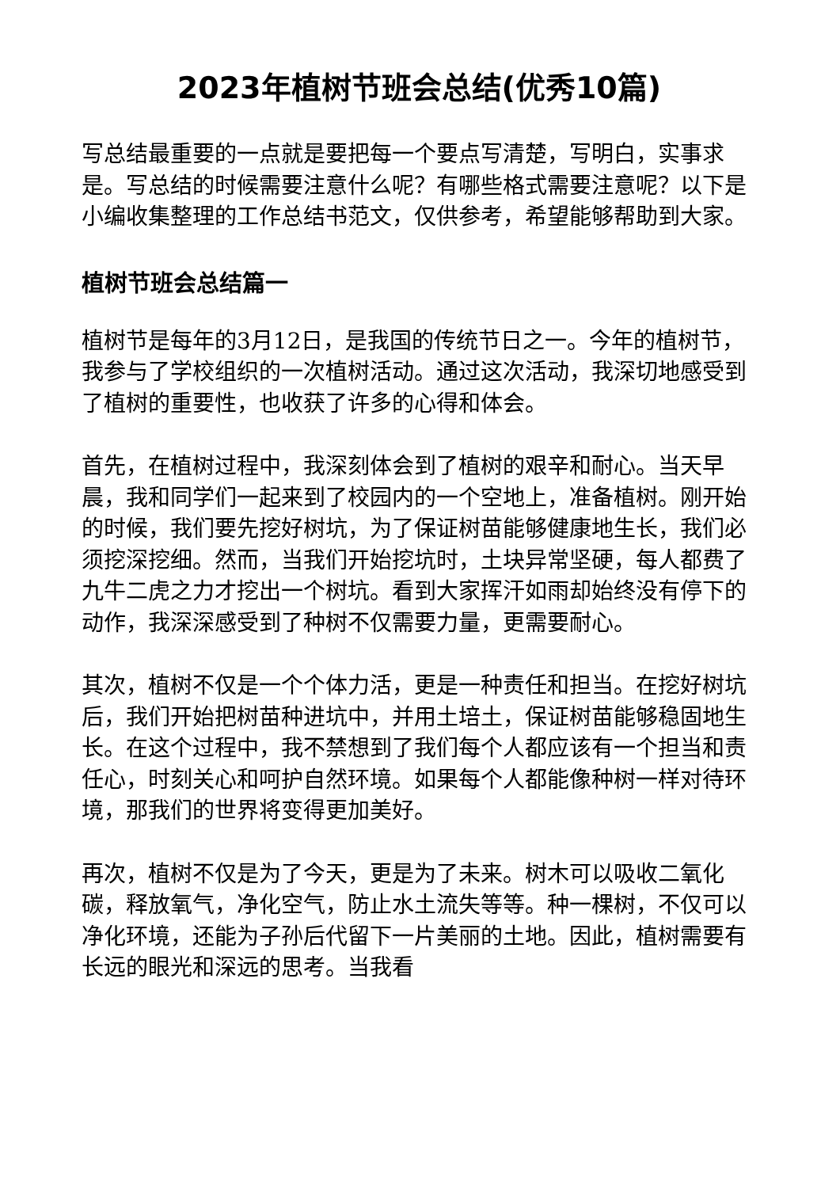2023年植树节班会总结(优秀10篇)
写总结最重要的一点就是要把每一个要点写清楚，写明白，实事求是。写总结的时候需要注意什么呢？有哪些格式需要注意呢？以下是小编收集整理的工作总结书范文，仅供参考，希望能够帮助到大家。
植树节班会总结篇一
植树节是每年的3月12日，是我国的传统节日之一。今年的植树节，我参与了学校组织的一次植树活动。通过这次活动，我深切地感受到了植树的重要性，也收获了许多的心得和体会。
首先，在植树过程中，我深刻体会到了植树的艰辛和耐心。当天早晨，我和同学们一起来到了校园内的一个空地上，准备植树。刚开始的时候，我们要先挖好树坑，为了保证树苗能够健康地生长，我们必须挖深挖细。然而，当我们开始挖坑时，土块异常坚硬，每人都费了九牛二虎之力才挖出一个树坑。看到大家挥汗如雨却始终没有停下的动作，我深深感受到了种树不仅需要力量，更需要耐心。
其次，植树不仅是一个个体力活，更是一种责任和担当。在挖好树坑后，我们开始把树苗种进坑中，并用土培土，保证树苗能够稳固地生长。在这个过程中，我不禁想到了我们每个人都应该有一个担当和责任心，时刻关心和呵护自然环境。如果每个人都能像种树一样对待环境，那我们的世界将变得更加美好。
再次，植树不仅是为了今天，更是为了未来。树木可以吸收二氧化碳，释放氧气，净化空气，防止水土流失等等。种一棵树，不仅可以净化环境，还能为子孙后代留下一片美丽的土地。因此，植树需要有长远的眼光和深远的思考。当我看